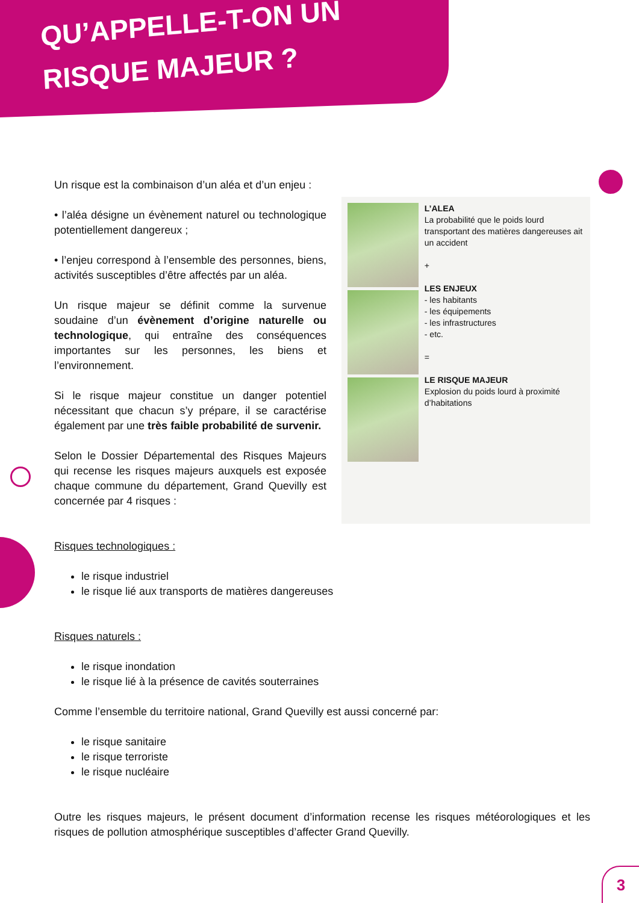QU’APPELLE-T-ON UN
RISQUE MAJEUR ?
Un risque est la combinaison d’un aléa et d’un enjeu :
• l’aléa désigne un évènement naturel ou technologique potentiellement dangereux ;
• l’enjeu correspond à l’ensemble des personnes, biens, activités susceptibles d’être affectés par un aléa.
Un risque majeur se définit comme la survenue soudaine d’un évènement d’origine naturelle ou technologique, qui entraîne des conséquences importantes sur les personnes, les biens et l’environnement.
Si le risque majeur constitue un danger potentiel nécessitant que chacun s’y prépare, il se caractérise également par une très faible probabilité de survenir.
Selon le Dossier Départemental des Risques Majeurs qui recense les risques majeurs auxquels est exposée chaque commune du département, Grand Quevilly est concernée par 4 risques :
L’ALEA
La probabilité que le poids lourd transportant des matières dangereuses ait un accident
+
LES ENJEUX
- les habitants
- les équipements
- les infrastructures
- etc.
=
LE RISQUE MAJEUR
Explosion du poids lourd à proximité d’habitations
Risques technologiques :
le risque industriel
le risque lié aux transports de matières dangereuses
Risques naturels :
le risque inondation
le risque lié à la présence de cavités souterraines
Comme l’ensemble du territoire national, Grand Quevilly est aussi concerné par:
le risque sanitaire
le risque terroriste
le risque nucléaire
Outre les risques majeurs, le présent document d’information recense les risques météorologiques et les risques de pollution atmosphérique susceptibles d’affecter Grand Quevilly.
3